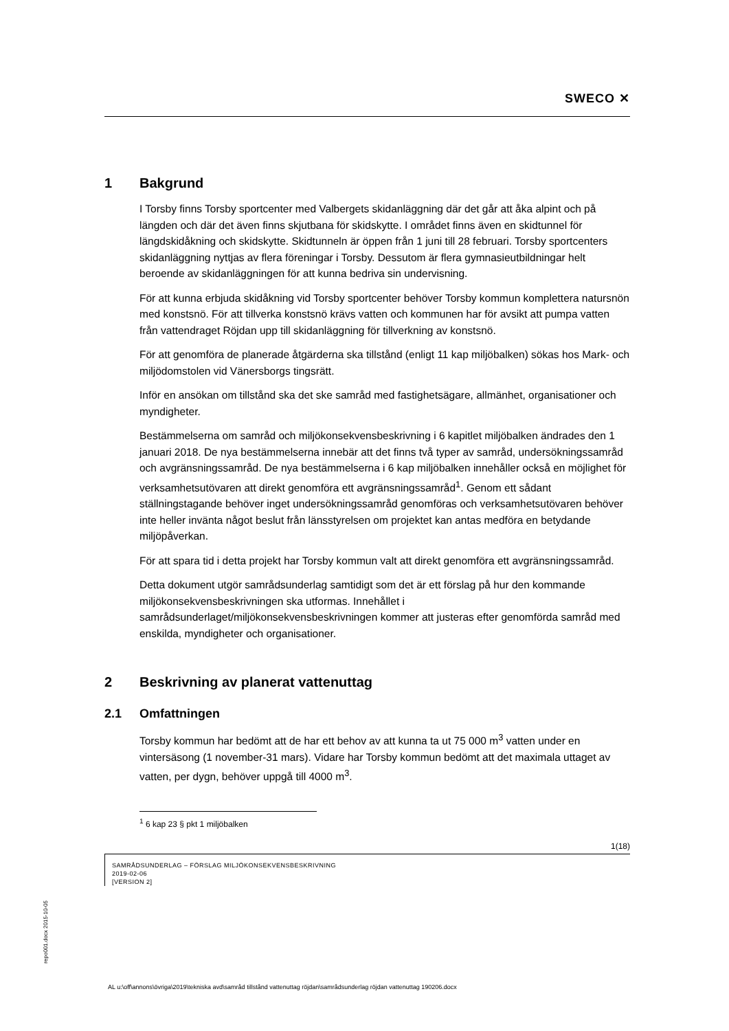SWECO ✕
1 Bakgrund
I Torsby finns Torsby sportcenter med Valbergets skidanläggning där det går att åka alpint och på längden och där det även finns skjutbana för skidskytte. I området finns även en skidtunnel för längdskidåkning och skidskytte. Skidtunneln är öppen från 1 juni till 28 februari. Torsby sportcenters skidanläggning nyttjas av flera föreningar i Torsby. Dessutom är flera gymnasieutbildningar helt beroende av skidanläggningen för att kunna bedriva sin undervisning.
För att kunna erbjuda skidåkning vid Torsby sportcenter behöver Torsby kommun komplettera natursnön med konstsnö. För att tillverka konstsnö krävs vatten och kommunen har för avsikt att pumpa vatten från vattendraget Röjdan upp till skidanläggning för tillverkning av konstsnö.
För att genomföra de planerade åtgärderna ska tillstånd (enligt 11 kap miljöbalken) sökas hos Mark- och miljödomstolen vid Vänersborgs tingsrätt.
Inför en ansökan om tillstånd ska det ske samråd med fastighetsägare, allmänhet, organisationer och myndigheter.
Bestämmelserna om samråd och miljökonsekvensbeskrivning i 6 kapitlet miljöbalken ändrades den 1 januari 2018. De nya bestämmelserna innebär att det finns två typer av samråd, undersökningssamråd och avgränsningssamråd. De nya bestämmelserna i 6 kap miljöbalken innehåller också en möjlighet för verksamhetsutövaren att direkt genomföra ett avgränsningssamråd<sup>1</sup>. Genom ett sådant ställningstagande behöver inget undersökningssamråd genomföras och verksamhetsutövaren behöver inte heller invänta något beslut från länsstyrelsen om projektet kan antas medföra en betydande miljöpåverkan.
För att spara tid i detta projekt har Torsby kommun valt att direkt genomföra ett avgränsningssamråd.
Detta dokument utgör samrådsunderlag samtidigt som det är ett förslag på hur den kommande miljökonsekvensbeskrivningen ska utformas. Innehållet i samrådsunderlaget/miljökonsekvensbeskrivningen kommer att justeras efter genomförda samråd med enskilda, myndigheter och organisationer.
2 Beskrivning av planerat vattenuttag
2.1 Omfattningen
Torsby kommun har bedömt att de har ett behov av att kunna ta ut 75 000 m<sup>3</sup> vatten under en vintersäsong (1 november-31 mars). Vidare har Torsby kommun bedömt att det maximala uttaget av vatten, per dygn, behöver uppgå till 4000 m<sup>3</sup>.
<sup>1</sup> 6 kap 23 § pkt 1 miljöbalken
1(18)
SAMRÅDSUNDERLAG – FÖRSLAG MILJÖKONSEKVENSBESKRIVNING
2019-02-06
[VERSION 2]
repo001.docx 2015-10-05
AL u:\off\annons\övriga\2019\tekniska avd\samråd tillstånd vattenuttag röjdan\samrådsunderlag röjdan vattenuttag 190206.docx